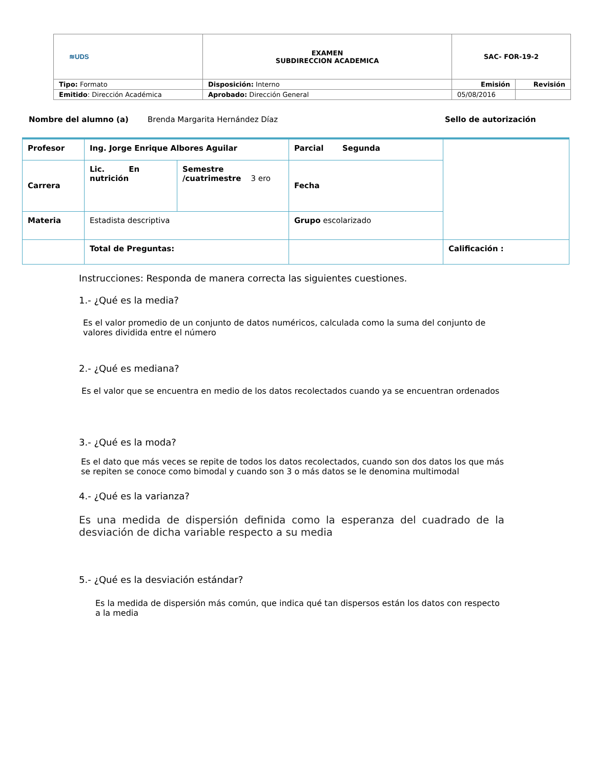| ≋UDS | EXAMEN SUBDIRECCION ACADEMICA | SAC- FOR-19-2 | |
| Tipo: Formato | Disposición: Interno | Emisión | Revisión |
| Emitido : Dirección Académica | Aprobado: Dirección General | 05/08/2016 | |
Nombre del alumno (a) Brenda Margarita Hernández Díaz Sello de autorización
| Profesor | Ing. Jorge Enrique Albores Aguilar | | Parcial Segunda | |
| Carrera | Lic. En nutrición | Semestre /cuatrimestre 3 ero | Fecha | |
| Materia | Estadista descriptiva | | Grupo escolarizado | |
| | Total de Preguntas: | | | Calificación : |
Instrucciones: Responda de manera correcta las siguientes cuestiones.
1.- ¿Qué es la media?
Es el valor promedio de un conjunto de datos numéricos, calculada como la suma del conjunto de valores dividida entre el número
2.- ¿Qué es mediana?
Es el valor que se encuentra en medio de los datos recolectados cuando ya se encuentran ordenados
3.- ¿Qué es la moda?
Es el dato que más veces se repite de todos los datos recolectados, cuando son dos datos los que más se repiten se conoce como bimodal y cuando son 3 o más datos se le denomina multimodal
4.- ¿Qué es la varianza?
Es una medida de dispersión definida como la esperanza del cuadrado de la desviación de dicha variable respecto a su media
5.- ¿Qué es la desviación estándar?
Es la medida de dispersión más común, que indica qué tan dispersos están los datos con respecto a la media